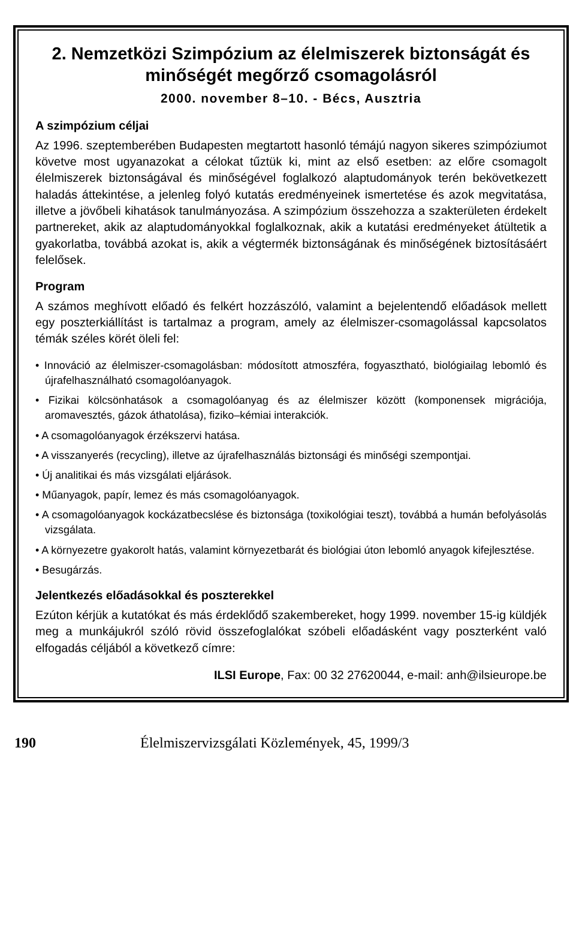2. Nemzetközi Szimpózium az élelmiszerek biztonságát és minőségét megőrző csomagolásról
2000. november 8–10. - Bécs, Ausztria
A szimpózium céljai
Az 1996. szeptemberében Budapesten megtartott hasonló témájú nagyon sikeres szimpóziumot követve most ugyanazokat a célokat tűztük ki, mint az első esetben: az előre csomagolt élelmiszerek biztonságával és minőségével foglalkozó alaptudományok terén bekövetkezett haladás áttekintése, a jelenleg folyó kutatás eredményeinek ismertetése és azok megvitatása, illetve a jövőbeli kihatások tanulmányozása. A szimpózium összehozza a szakterületen érdekelt partnereket, akik az alaptudományokkal foglalkoznak, akik a kutatási eredményeket átültetik a gyakorlatba, továbbá azokat is, akik a végtermék biztonságának és minőségének biztosításáért felelősek.
Program
A számos meghívott előadó és felkért hozzászóló, valamint a bejelentendő előadások mellett egy poszterkiállítást is tartalmaz a program, amely az élelmiszer-csomagolással kapcsolatos témák széles körét öleli fel:
• Innováció az élelmiszer-csomagolásban: módosított atmoszféra, fogyasztható, biológiailag lebomló és újrafelhasználható csomagolóanyagok.
• Fizikai kölcsönhatások a csomagolóanyag és az élelmiszer között (komponensek migrációja, aromavesztés, gázok áthatolása), fiziko–kémiai interakciók.
• A csomagolóanyagok érzékszervi hatása.
• A visszanyerés (recycling), illetve az újrafelhasználás biztonsági és minőségi szempontjai.
• Új analitikai és más vizsgálati eljárások.
• Műanyagok, papír, lemez és más csomagolóanyagok.
• A csomagolóanyagok kockázatbecslése és biztonsága (toxikológiai teszt), továbbá a humán befolyásolás vizsgálata.
• A környezetre gyakorolt hatás, valamint környezetbarát és biológiai úton lebomló anyagok kifejlesztése.
• Besugárzás.
Jelentkezés előadásokkal és poszterekkel
Ezúton kérjük a kutatókat és más érdeklődő szakembereket, hogy 1999. november 15-ig küldjék meg a munkájukról szóló rövid összefoglalókat szóbeli előadásként vagy poszterként való elfogadás céljából a következő címre:
ILSI Europe, Fax: 00 32 27620044, e-mail: anh@ilsieurope.be
190 Élelmiszervizsgálati Közlemények, 45, 1999/3